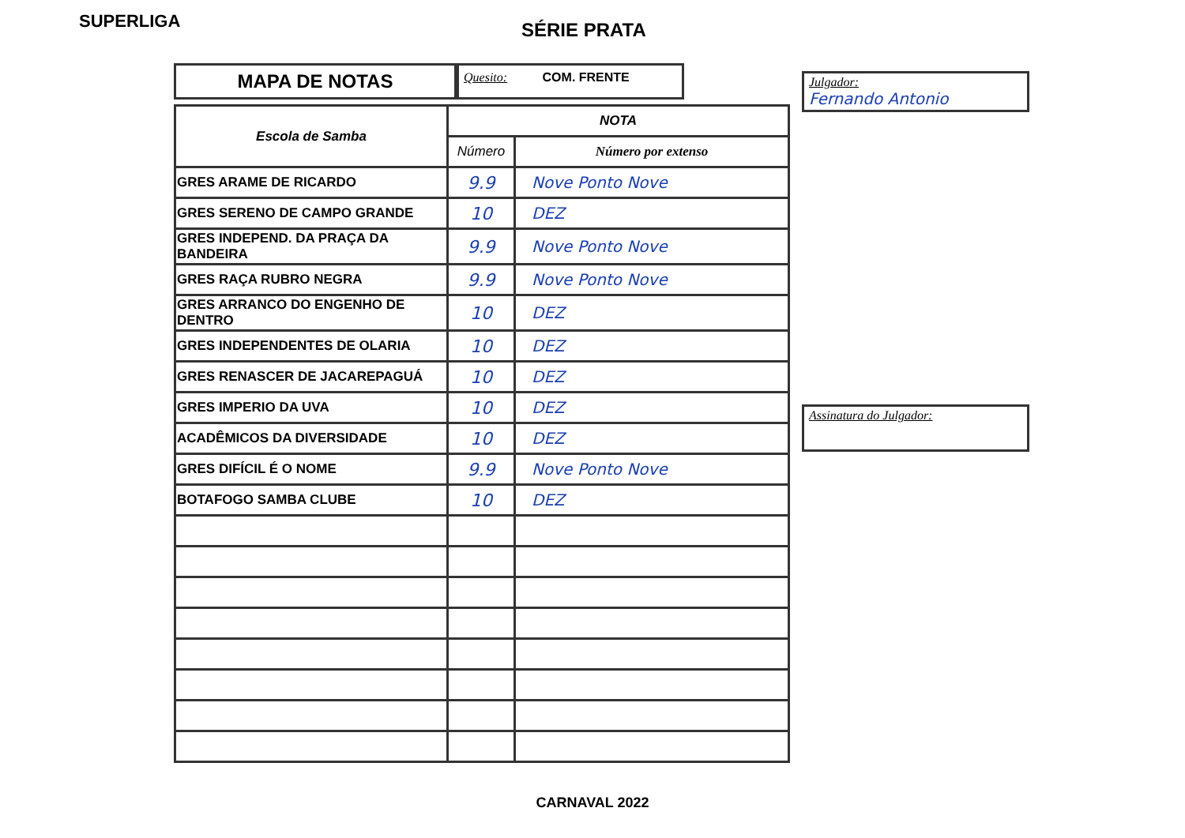SUPERLIGA
SÉRIE PRATA
MAPA DE NOTAS
Quesito: COM. FRENTE
| Escola de Samba | NOTA | |
| --- | --- | --- |
| | Número | Número por extenso |
| GRES ARAME DE RICARDO | 9.9 | Nove Ponto Nove |
| GRES SERENO DE CAMPO GRANDE | 10 | DEZ |
| GRES INDEPEND. DA PRAÇA DA BANDEIRA | 9.9 | Nove Ponto Nove |
| GRES RAÇA RUBRO NEGRA | 9.9 | Nove Ponto Nove |
| GRES ARRANCO DO ENGENHO DE DENTRO | 10 | DEZ |
| GRES INDEPENDENTES DE OLARIA | 10 | DEZ |
| GRES RENASCER DE JACAREPAGUÁ | 10 | DEZ |
| GRES IMPERIO DA UVA | 10 | DEZ |
| ACADÊMICOS DA DIVERSIDADE | 10 | DEZ |
| GRES DIFÍCIL É O NOME | 9.9 | Nove Ponto Nove |
| BOTAFOGO SAMBA CLUBE | 10 | DEZ |
Julgador:
Fernando Antonio
Assinatura do Julgador:
CARNAVAL 2022